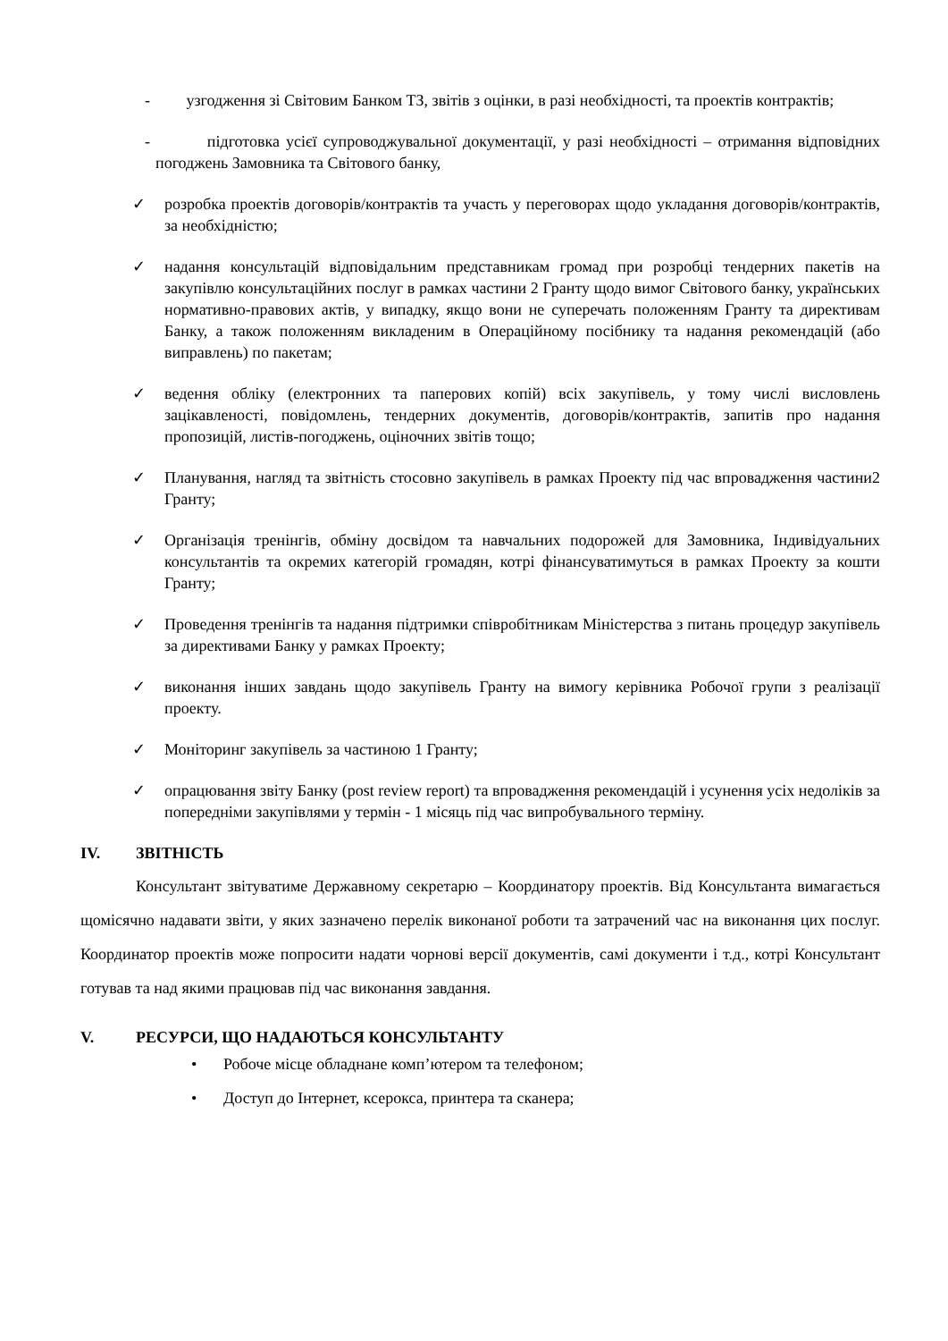- узгодження зі Світовим Банком ТЗ, звітів з оцінки, в разі необхідності, та проектів контрактів;
- підготовка усієї супроводжувальної документації, у разі необхідності – отримання відповідних погоджень Замовника та Світового банку,
✓ розробка проектів договорів/контрактів та участь у переговорах щодо укладання договорів/контрактів, за необхідністю;
✓ надання консультацій відповідальним представникам громад при розробці тендерних пакетів на закупівлю консультаційних послуг в рамках частини 2 Гранту щодо вимог Світового банку, українських нормативно-правових актів, у випадку, якщо вони не суперечать положенням Гранту та директивам Банку, а також положенням викладеним в Операційному посібнику та надання рекомендацій (або виправлень) по пакетам;
✓ ведення обліку (електронних та паперових копій) всіх закупівель, у тому числі висловлень зацікавленості, повідомлень, тендерних документів, договорів/контрактів, запитів про надання пропозицій, листів-погоджень, оціночних звітів тощо;
✓ Планування, нагляд та звітність стосовно закупівель в рамках Проекту під час впровадження частини2 Гранту;
✓ Організація тренінгів, обміну досвідом та навчальних подорожей для Замовника, Індивідуальних консультантів та окремих категорій громадян, котрі фінансуватимуться в рамках Проекту за кошти Гранту;
✓ Проведення тренінгів та надання підтримки співробітникам Міністерства з питань процедур закупівель за директивами Банку у рамках Проекту;
✓ виконання інших завдань щодо закупівель Гранту на вимогу керівника Робочої групи з реалізації проекту.
✓ Моніторинг закупівель за частиною 1 Гранту;
✓ опрацювання звіту Банку (post review report) та впровадження рекомендацій і усунення усіх недоліків за попередніми закупівлями у термін - 1 місяць під час випробувального терміну.
IV. ЗВІТНІСТЬ
Консультант звітуватиме Державному секретарю – Координатору проектів. Від Консультанта вимагається щомісячно надавати звіти, у яких зазначено перелік виконаної роботи та затрачений час на виконання цих послуг. Координатор проектів може попросити надати чорнові версії документів, самі документи і т.д., котрі Консультант готував та над якими працював під час виконання завдання.
V. РЕСУРСИ, ЩО НАДАЮТЬСЯ КОНСУЛЬТАНТУ
• Робоче місце обладнане комп’ютером та телефоном;
• Доступ до Інтернет, ксерокса, принтера та сканера;